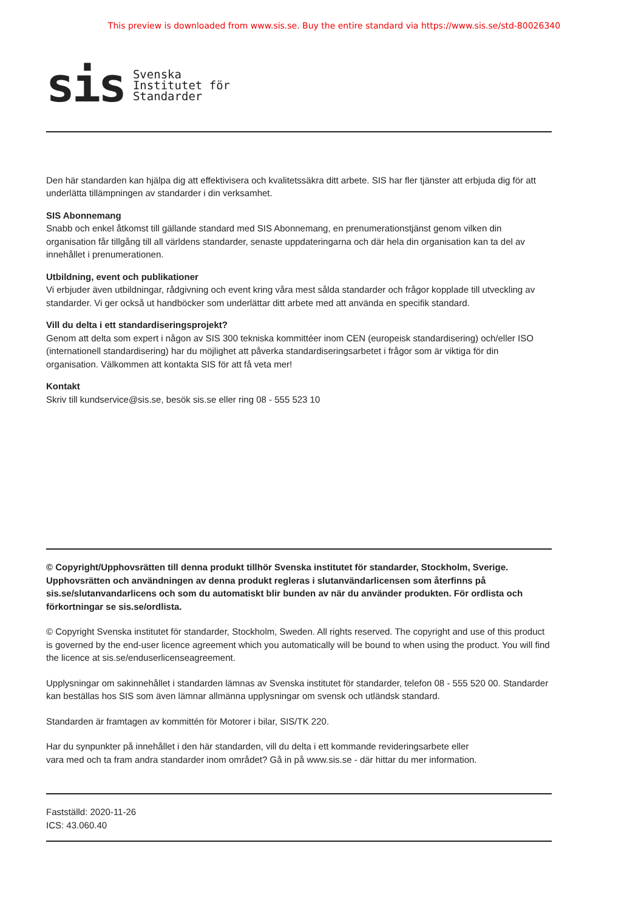This preview is downloaded from www.sis.se. Buy the entire standard via https://www.sis.se/std-80026340
sis
Svenska
Institutet för
Standarder
Den här standarden kan hjälpa dig att effektivisera och kvalitetssäkra ditt arbete. SIS har fler tjänster att erbjuda dig för att underlätta tillämpningen av standarder i din verksamhet.
SIS Abonnemang
Snabb och enkel åtkomst till gällande standard med SIS Abonnemang, en prenumerationstjänst genom vilken din organisation får tillgång till all världens standarder, senaste uppdateringarna och där hela din organisation kan ta del av innehållet i prenumerationen.
Utbildning, event och publikationer
Vi erbjuder även utbildningar, rådgivning och event kring våra mest sålda standarder och frågor kopplade till utveckling av standarder. Vi ger också ut handböcker som underlättar ditt arbete med att använda en specifik standard.
Vill du delta i ett standardiseringsprojekt?
Genom att delta som expert i någon av SIS 300 tekniska kommittéer inom CEN (europeisk standardisering) och/eller ISO (internationell standardisering) har du möjlighet att påverka standardiseringsarbetet i frågor som är viktiga för din organisation. Välkommen att kontakta SIS för att få veta mer!
Kontakt
Skriv till kundservice@sis.se, besök sis.se eller ring 08 - 555 523 10
© Copyright/Upphovsrätten till denna produkt tillhör Svenska institutet för standarder, Stockholm, Sverige. Upphovsrätten och användningen av denna produkt regleras i slutanvändarlicensen som återfinns på sis.se/slutanvandarlicens och som du automatiskt blir bunden av när du använder produkten. För ordlista och förkortningar se sis.se/ordlista.
© Copyright Svenska institutet för standarder, Stockholm, Sweden. All rights reserved. The copyright and use of this product is governed by the end-user licence agreement which you automatically will be bound to when using the product. You will find the licence at sis.se/enduserlicenseagreement.
Upplysningar om sakinnehållet i standarden lämnas av Svenska institutet för standarder, telefon 08 - 555 520 00. Standarder kan beställas hos SIS som även lämnar allmänna upplysningar om svensk och utländsk standard.
Standarden är framtagen av kommittén för Motorer i bilar, SIS/TK 220.
Har du synpunkter på innehållet i den här standarden, vill du delta i ett kommande revideringsarbete eller
vara med och ta fram andra standarder inom området? Gå in på www.sis.se - där hittar du mer information.
Fastställd: 2020-11-26
ICS: 43.060.40